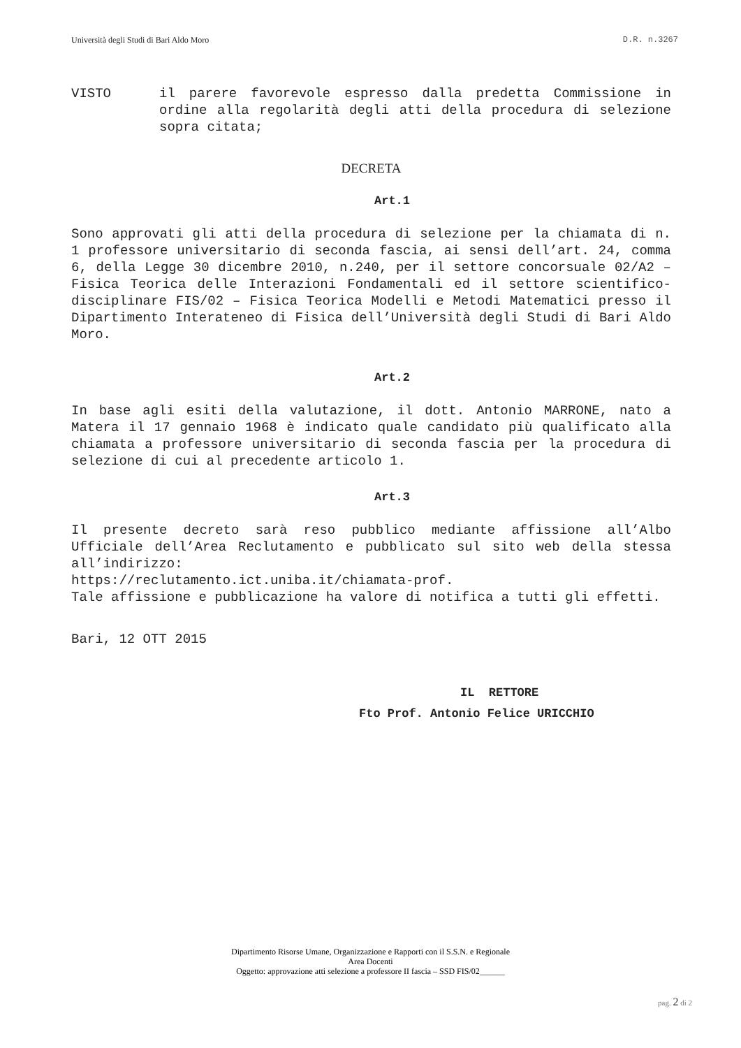Università degli Studi di Bari Aldo Moro D.R. n.3267
VISTO
il parere favorevole espresso dalla predetta Commissione in ordine alla regolarità degli atti della procedura di selezione sopra citata;
DECRETA
Art.1
Sono approvati gli atti della procedura di selezione per la chiamata di n. 1 professore universitario di seconda fascia, ai sensi dell’art. 24, comma 6, della Legge 30 dicembre 2010, n.240, per il settore concorsuale 02/A2 – Fisica Teorica delle Interazioni Fondamentali ed il settore scientifico-disciplinare FIS/02 – Fisica Teorica Modelli e Metodi Matematici presso il Dipartimento Interateneo di Fisica dell’Università degli Studi di Bari Aldo Moro.
Art.2
In base agli esiti della valutazione, il dott. Antonio MARRONE, nato a Matera il 17 gennaio 1968 è indicato quale candidato più qualificato alla chiamata a professore universitario di seconda fascia per la procedura di selezione di cui al precedente articolo 1.
Art.3
Il presente decreto sarà reso pubblico mediante affissione all’Albo Ufficiale dell’Area Reclutamento e pubblicato sul sito web della stessa all’indirizzo:
https://reclutamento.ict.uniba.it/chiamata-prof.
Tale affissione e pubblicazione ha valore di notifica a tutti gli effetti.
Bari, 12 OTT 2015
IL RETTORE
Fto Prof. Antonio Felice URICCHIO
Dipartimento Risorse Umane, Organizzazione e Rapporti con il S.S.N. e Regionale
Area Docenti
Oggetto: approvazione atti selezione a professore II fascia – SSD FIS/02______
pag. 2 di 2